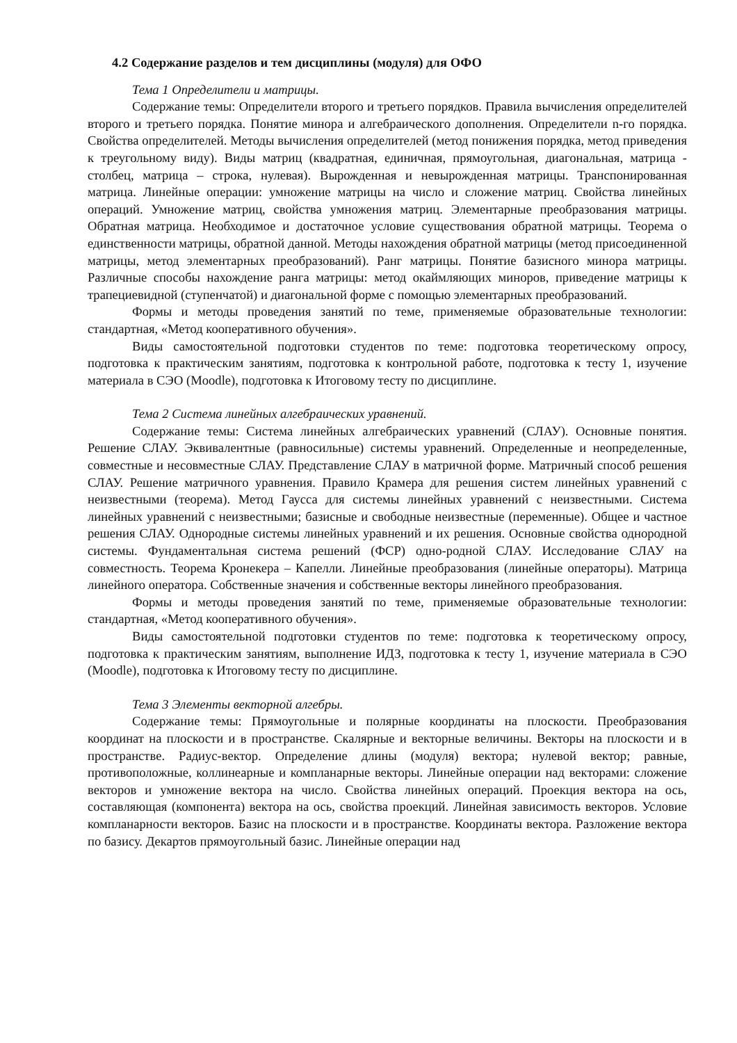4.2 Содержание разделов и тем дисциплины (модуля) для ОФО
Тема 1 Определители и матрицы.
Содержание темы: Определители второго и третьего порядков. Правила вычисления определителей второго и третьего порядка. Понятие минора и алгебраического дополнения. Определители n-го порядка. Свойства определителей. Методы вычисления определителей (метод понижения порядка, метод приведения к треугольному виду). Виды матриц (квадратная, единичная, прямоугольная, диагональная, матрица - столбец, матрица – строка, нулевая). Вырожденная и невырожденная матрицы. Транспонированная матрица. Линейные операции: умножение матрицы на число и сложение матриц. Свойства линейных операций. Умножение матриц, свойства умножения матриц. Элементарные преобразования матрицы. Обратная матрица. Необходимое и достаточное условие существования обратной матрицы. Теорема о единственности матрицы, обратной данной. Методы нахождения обратной матрицы (метод присоединенной матрицы, метод элементарных преобразований). Ранг матрицы. Понятие базисного минора матрицы. Различные способы нахождение ранга матрицы: метод окаймляющих миноров, приведение матрицы к трапециевидной (ступенчатой) и диагональной форме с помощью элементарных преобразований.
Формы и методы проведения занятий по теме, применяемые образовательные технологии: стандартная, «Метод кооперативного обучения».
Виды самостоятельной подготовки студентов по теме: подготовка теоретическому опросу, подготовка к практическим занятиям, подготовка к контрольной работе, подготовка к тесту 1, изучение материала в СЭО (Moodle), подготовка к Итоговому тесту по дисциплине.
Тема 2 Система линейных алгебраических уравнений.
Содержание темы: Система линейных алгебраических уравнений (СЛАУ). Основные понятия. Решение СЛАУ. Эквивалентные (равносильные) системы уравнений. Определенные и неопределенные, совместные и несовместные СЛАУ. Представление СЛАУ в матричной форме. Матричный способ решения СЛАУ. Решение матричного уравнения. Правило Крамера для решения систем линейных уравнений с неизвестными (теорема). Метод Гаусса для системы линейных уравнений с неизвестными. Система линейных уравнений с неизвестными; базисные и свободные неизвестные (переменные). Общее и частное решения СЛАУ. Однородные системы линейных уравнений и их решения. Основные свойства однородной системы. Фундаментальная система решений (ФСР) одно-родной СЛАУ. Исследование СЛАУ на совместность. Теорема Кронекера – Капелли. Линейные преобразования (линейные операторы). Матрица линейного оператора. Собственные значения и собственные векторы линейного преобразования.
Формы и методы проведения занятий по теме, применяемые образовательные технологии: стандартная, «Метод кооперативного обучения».
Виды самостоятельной подготовки студентов по теме: подготовка к теоретическому опросу, подготовка к практическим занятиям, выполнение ИДЗ, подготовка к тесту 1, изучение материала в СЭО (Moodle), подготовка к Итоговому тесту по дисциплине.
Тема 3 Элементы векторной алгебры.
Содержание темы: Прямоугольные и полярные координаты на плоскости. Преобразования координат на плоскости и в пространстве. Скалярные и векторные величины. Векторы на плоскости и в пространстве. Радиус-вектор. Определение длины (модуля) вектора; нулевой вектор; равные, противоположные, коллинеарные и компланарные векторы. Линейные операции над векторами: сложение векторов и умножение вектора на число. Свойства линейных операций. Проекция вектора на ось, составляющая (компонента) вектора на ось, свойства проекций. Линейная зависимость векторов. Условие компланарности векторов. Базис на плоскости и в пространстве. Координаты вектора. Разложение вектора по базису. Декартов прямоугольный базис. Линейные операции над